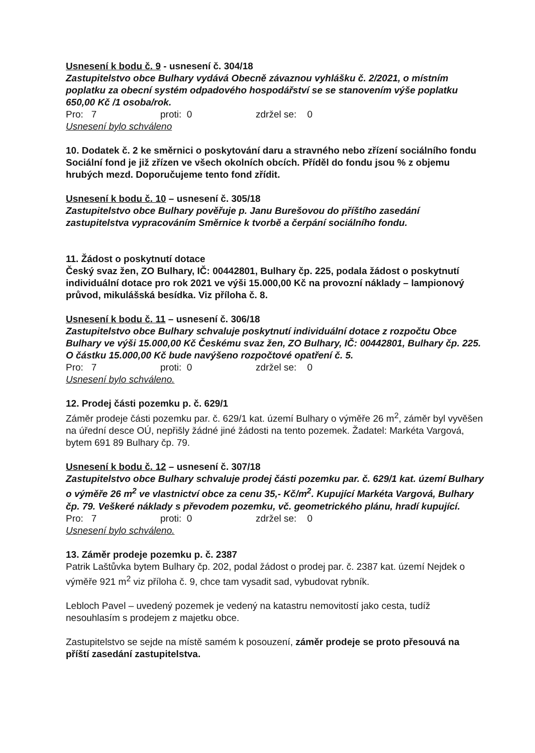Usnesení k bodu č. 9 - usnesení č. 304/18
Zastupitelstvo obce Bulhary vydává Obecně závaznou vyhlášku č. 2/2021, o místním poplatku za obecní systém odpadového hospodářství se se stanovením výše poplatku 650,00 Kč /1 osoba/rok.
Pro: 7 proti: 0 zdržel se: 0
Usnesení bylo schváleno
10. Dodatek č. 2 ke směrnici o poskytování daru a stravného nebo zřízení sociálního fondu
Sociální fond je již zřízen ve všech okolních obcích. Příděl do fondu jsou % z objemu hrubých mezd. Doporučujeme tento fond zřídit.
Usnesení k bodu č. 10 – usnesení č. 305/18
Zastupitelstvo obce Bulhary pověřuje p. Janu Burešovou do příštího zasedání zastupitelstva vypracováním Směrnice k tvorbě a čerpání sociálního fondu.
11. Žádost o poskytnutí dotace
Český svaz žen, ZO Bulhary, IČ: 00442801, Bulhary čp. 225, podala žádost o poskytnutí individuální dotace pro rok 2021 ve výši 15.000,00 Kč na provozní náklady – lampionový průvod, mikulášská besídka. Viz příloha č. 8.
Usnesení k bodu č. 11 – usnesení č. 306/18
Zastupitelstvo obce Bulhary schvaluje poskytnutí individuální dotace z rozpočtu Obce Bulhary ve výši 15.000,00 Kč Českému svaz žen, ZO Bulhary, IČ: 00442801, Bulhary čp. 225. O částku 15.000,00 Kč bude navýšeno rozpočtové opatření č. 5.
Pro: 7 proti: 0 zdržel se: 0
Usnesení bylo schváleno.
12. Prodej části pozemku p. č. 629/1
Záměr prodeje části pozemku par. č. 629/1 kat. území Bulhary o výměře 26 m<sup>2</sup>, záměr byl vyvěšen na úřední desce OÚ, nepřišly žádné jiné žádosti na tento pozemek. Žadatel: Markéta Vargová, bytem 691 89 Bulhary čp. 79.
Usnesení k bodu č. 12 – usnesení č. 307/18
Zastupitelstvo obce Bulhary schvaluje prodej části pozemku par. č. 629/1 kat. území Bulhary o výměře 26 m<sup>2</sup> ve vlastnictví obce za cenu 35,- Kč/m<sup>2</sup>. Kupující Markéta Vargová, Bulhary čp. 79. Veškeré náklady s převodem pozemku, vč. geometrického plánu, hradí kupující.
Pro: 7 proti: 0 zdržel se: 0
Usnesení bylo schváleno.
13. Záměr prodeje pozemku p. č. 2387
Patrik Laštůvka bytem Bulhary čp. 202, podal žádost o prodej par. č. 2387 kat. území Nejdek o výměře 921 m<sup>2</sup> viz příloha č. 9, chce tam vysadit sad, vybudovat rybník.
Lebloch Pavel – uvedený pozemek je vedený na katastru nemovitostí jako cesta, tudíž nesouhlasím s prodejem z majetku obce.
Zastupitelstvo se sejde na místě samém k posouzení, záměr prodeje se proto přesouvá na příští zasedání zastupitelstva.